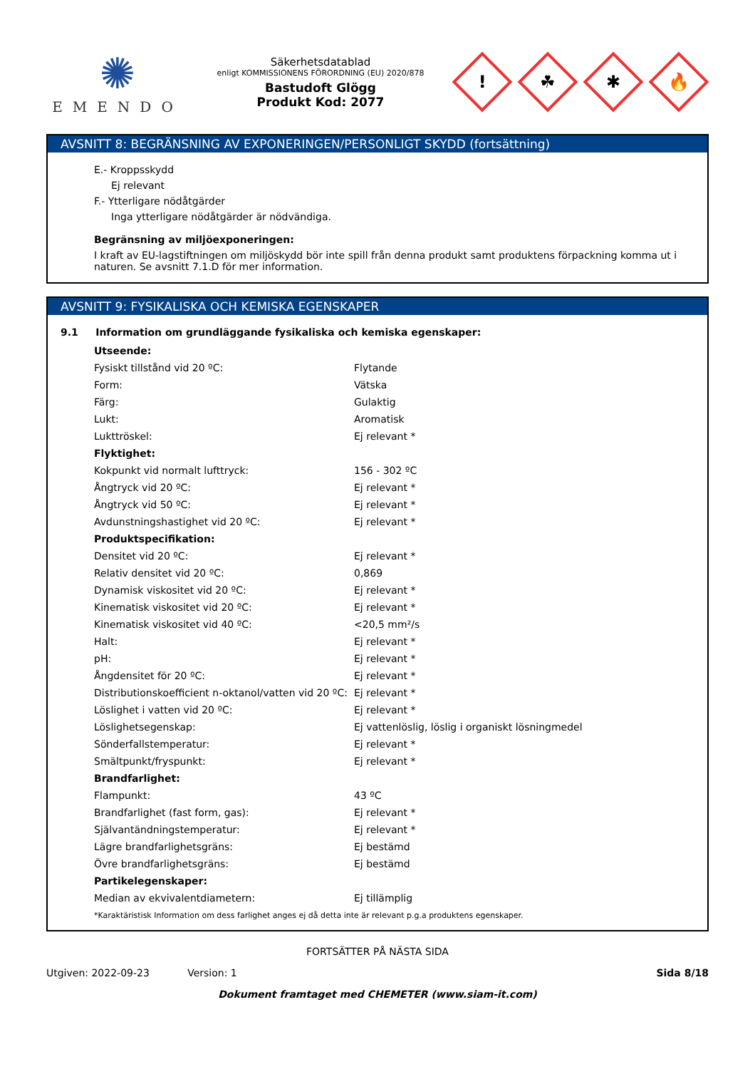✺
EMENDO
Säkerhetsdatablad
enligt KOMMISSIONENS FÖRORDNING (EU) 2020/878
Bastudoft Glögg
Produkt Kod: 2077
!
☘
✱
🔥
AVSNITT 8: BEGRÄNSNING AV EXPONERINGEN/PERSONLIGT SKYDD (fortsättning)
E.- Kroppsskydd
Ej relevant
F.- Ytterligare nödåtgärder
Inga ytterligare nödåtgärder är nödvändiga.
Begränsning av miljöexponeringen:
I kraft av EU-lagstiftningen om miljöskydd bör inte spill från denna produkt samt produktens förpackning komma ut i naturen. Se avsnitt 7.1.D för mer information.
AVSNITT 9: FYSIKALISKA OCH KEMISKA EGENSKAPER
9.1 Information om grundläggande fysikaliska och kemiska egenskaper:
| Utseende: | |
| Fysiskt tillstånd vid 20 ºC: | Flytande |
| Form: | Vätska |
| Färg: | Gulaktig |
| Lukt: | Aromatisk |
| Lukttröskel: | Ej relevant * |
| Flyktighet: | |
| Kokpunkt vid normalt lufttryck: | 156 - 302 ºC |
| Ångtryck vid 20 ºC: | Ej relevant * |
| Ångtryck vid 50 ºC: | Ej relevant * |
| Avdunstningshastighet vid 20 ºC: | Ej relevant * |
| Produktspecifikation: | |
| Densitet vid 20 ºC: | Ej relevant * |
| Relativ densitet vid 20 ºC: | 0,869 |
| Dynamisk viskositet vid 20 ºC: | Ej relevant * |
| Kinematisk viskositet vid 20 ºC: | Ej relevant * |
| Kinematisk viskositet vid 40 ºC: | <20,5 mm²/s |
| Halt: | Ej relevant * |
| pH: | Ej relevant * |
| Ångdensitet för 20 ºC: | Ej relevant * |
| Distributionskoefficient n-oktanol/vatten vid 20 ºC: | Ej relevant * |
| Löslighet i vatten vid 20 ºC: | Ej relevant * |
| Löslighetsegenskap: | Ej vattenlöslig, löslig i organiskt lösningmedel |
| Sönderfallstemperatur: | Ej relevant * |
| Smältpunkt/fryspunkt: | Ej relevant * |
| Brandfarlighet: | |
| Flampunkt: | 43 ºC |
| Brandfarlighet (fast form, gas): | Ej relevant * |
| Självantändningstemperatur: | Ej relevant * |
| Lägre brandfarlighetsgräns: | Ej bestämd |
| Övre brandfarlighetsgräns: | Ej bestämd |
| Partikelegenskaper: | |
| Median av ekvivalentdiametern: | Ej tillämplig |
*Karaktäristisk Information om dess farlighet anges ej då detta inte är relevant p.g.a produktens egenskaper.
FORTSÄTTER PÅ NÄSTA SIDA
Utgiven: 2022-09-23 Version: 1 Sida 8/18
Dokument framtaget med CHEMETER (www.siam-it.com)